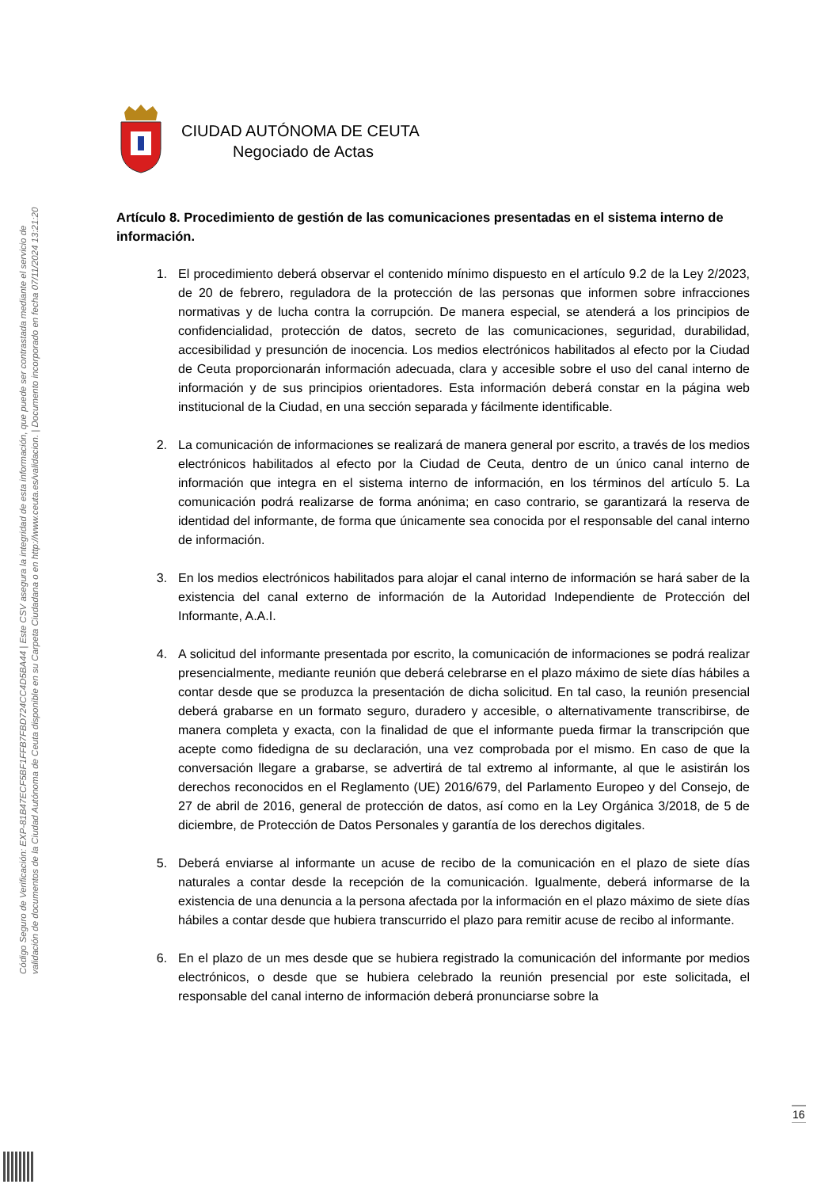Código Seguro de Verificación: EXP-81B47ECF5BF1FFB7FBD724CC4D5BA44 | Este CSV asegura la integridad de esta información, que puede ser contrastada mediante el servicio de
validación de documentos de la Ciudad Autónoma de Ceuta disponible en su Carpeta Ciudadana o en http://www.ceuta.es/validacion. | Documento incorporado en fecha 07/11/2024 13:21:20
CIUDAD AUTÓNOMA DE CEUTA
Negociado de Actas
Artículo 8. Procedimiento de gestión de las comunicaciones presentadas en el sistema interno de información.
1. El procedimiento deberá observar el contenido mínimo dispuesto en el artículo 9.2 de la Ley 2/2023, de 20 de febrero, reguladora de la protección de las personas que informen sobre infracciones normativas y de lucha contra la corrupción. De manera especial, se atenderá a los principios de confidencialidad, protección de datos, secreto de las comunicaciones, seguridad, durabilidad, accesibilidad y presunción de inocencia. Los medios electrónicos habilitados al efecto por la Ciudad de Ceuta proporcionarán información adecuada, clara y accesible sobre el uso del canal interno de información y de sus principios orientadores. Esta información deberá constar en la página web institucional de la Ciudad, en una sección separada y fácilmente identificable.
2. La comunicación de informaciones se realizará de manera general por escrito, a través de los medios electrónicos habilitados al efecto por la Ciudad de Ceuta, dentro de un único canal interno de información que integra en el sistema interno de información, en los términos del artículo 5. La comunicación podrá realizarse de forma anónima; en caso contrario, se garantizará la reserva de identidad del informante, de forma que únicamente sea conocida por el responsable del canal interno de información.
3. En los medios electrónicos habilitados para alojar el canal interno de información se hará saber de la existencia del canal externo de información de la Autoridad Independiente de Protección del Informante, A.A.I.
4. A solicitud del informante presentada por escrito, la comunicación de informaciones se podrá realizar presencialmente, mediante reunión que deberá celebrarse en el plazo máximo de siete días hábiles a contar desde que se produzca la presentación de dicha solicitud. En tal caso, la reunión presencial deberá grabarse en un formato seguro, duradero y accesible, o alternativamente transcribirse, de manera completa y exacta, con la finalidad de que el informante pueda firmar la transcripción que acepte como fidedigna de su declaración, una vez comprobada por el mismo. En caso de que la conversación llegare a grabarse, se advertirá de tal extremo al informante, al que le asistirán los derechos reconocidos en el Reglamento (UE) 2016/679, del Parlamento Europeo y del Consejo, de 27 de abril de 2016, general de protección de datos, así como en la Ley Orgánica 3/2018, de 5 de diciembre, de Protección de Datos Personales y garantía de los derechos digitales.
5. Deberá enviarse al informante un acuse de recibo de la comunicación en el plazo de siete días naturales a contar desde la recepción de la comunicación. Igualmente, deberá informarse de la existencia de una denuncia a la persona afectada por la información en el plazo máximo de siete días hábiles a contar desde que hubiera transcurrido el plazo para remitir acuse de recibo al informante.
6. En el plazo de un mes desde que se hubiera registrado la comunicación del informante por medios electrónicos, o desde que se hubiera celebrado la reunión presencial por este solicitada, el responsable del canal interno de información deberá pronunciarse sobre la
16